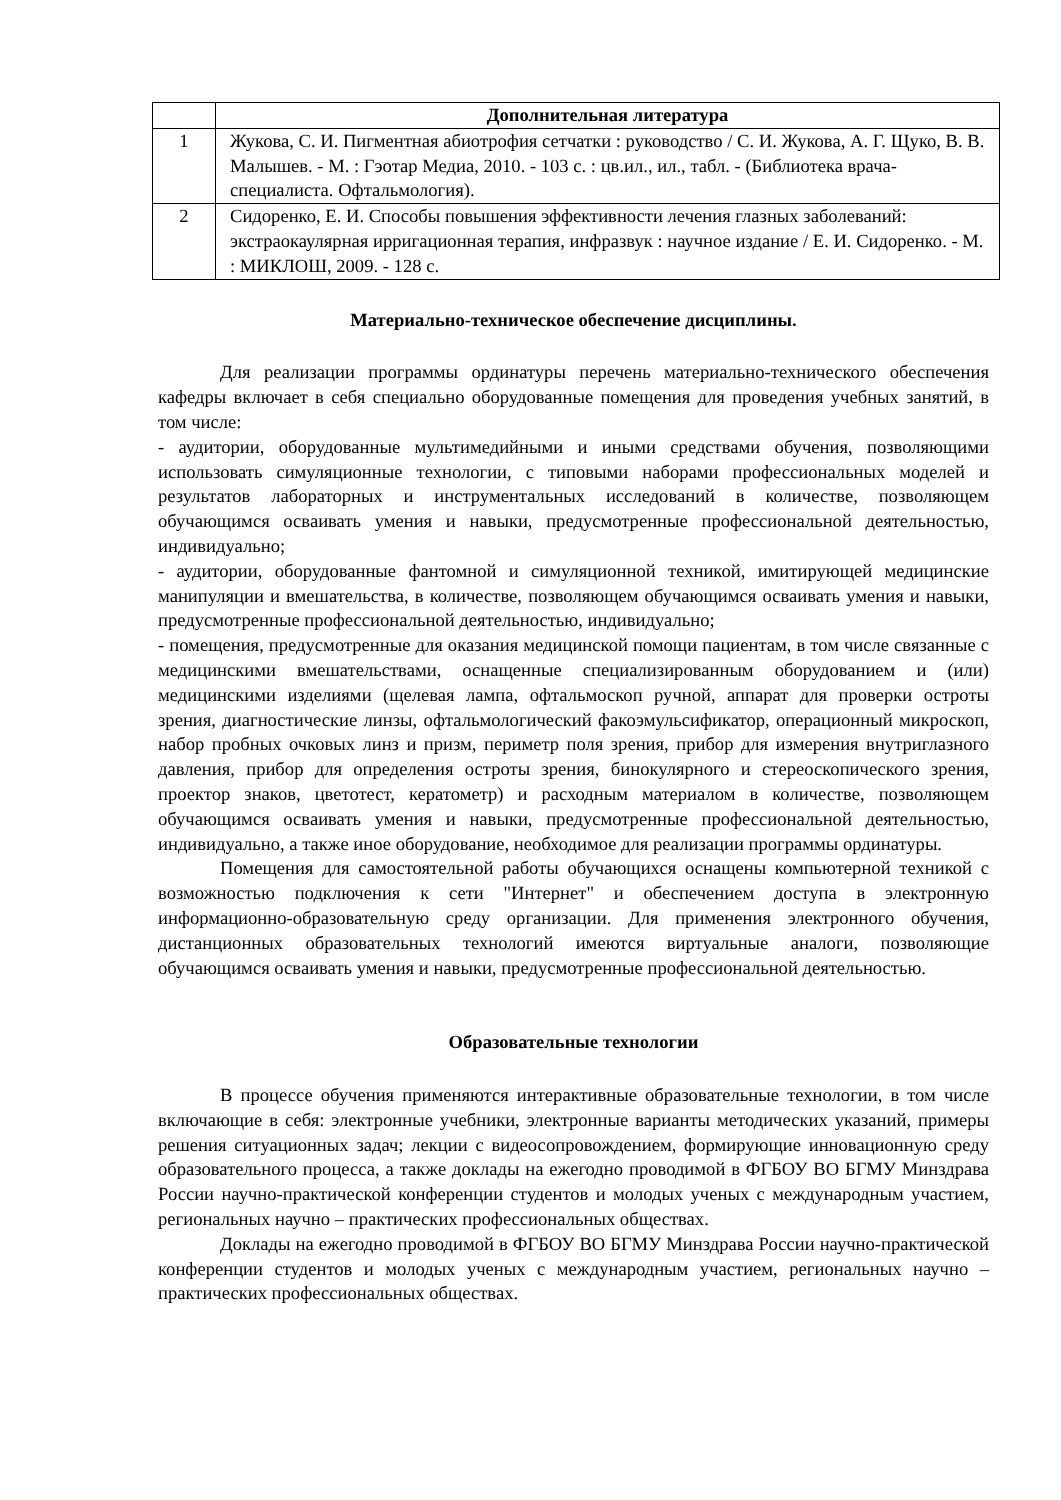| | Дополнительная литература |
| 1 | Жукова, С. И. Пигментная абиотрофия сетчатки : руководство / С. И. Жукова, А. Г. Щуко, В. В. Малышев. - М. : Гэотар Медиа, 2010. - 103 с. : цв.ил., ил., табл. - (Библиотека врача-специалиста. Офтальмология). |
| 2 | Сидоренко, Е. И. Способы повышения эффективности лечения глазных заболеваний: экстраокаулярная ирригационная терапия, инфразвук : научное издание / Е. И. Сидоренко. - М. : МИКЛОШ, 2009. - 128 с. |
Материально-техническое обеспечение дисциплины.
Для реализации программы ординатуры перечень материально-технического обеспечения кафедры включает в себя специально оборудованные помещения для проведения учебных занятий, в том числе:
- аудитории, оборудованные мультимедийными и иными средствами обучения, позволяющими использовать симуляционные технологии, с типовыми наборами профессиональных моделей и результатов лабораторных и инструментальных исследований в количестве, позволяющем обучающимся осваивать умения и навыки, предусмотренные профессиональной деятельностью, индивидуально;
- аудитории, оборудованные фантомной и симуляционной техникой, имитирующей медицинские манипуляции и вмешательства, в количестве, позволяющем обучающимся осваивать умения и навыки, предусмотренные профессиональной деятельностью, индивидуально;
- помещения, предусмотренные для оказания медицинской помощи пациентам, в том числе связанные с медицинскими вмешательствами, оснащенные специализированным оборудованием и (или) медицинскими изделиями (щелевая лампа, офтальмоскоп ручной, аппарат для проверки остроты зрения, диагностические линзы, офтальмологический факоэмульсификатор, операционный микроскоп, набор пробных очковых линз и призм, периметр поля зрения, прибор для измерения внутриглазного давления, прибор для определения остроты зрения, бинокулярного и стереоскопического зрения, проектор знаков, цветотест, кератометр) и расходным материалом в количестве, позволяющем обучающимся осваивать умения и навыки, предусмотренные профессиональной деятельностью, индивидуально, а также иное оборудование, необходимое для реализации программы ординатуры.
Помещения для самостоятельной работы обучающихся оснащены компьютерной техникой с возможностью подключения к сети "Интернет" и обеспечением доступа в электронную информационно-образовательную среду организации. Для применения электронного обучения, дистанционных образовательных технологий имеются виртуальные аналоги, позволяющие обучающимся осваивать умения и навыки, предусмотренные профессиональной деятельностью.
Образовательные технологии
В процессе обучения применяются интерактивные образовательные технологии, в том числе включающие в себя: электронные учебники, электронные варианты методических указаний, примеры решения ситуационных задач; лекции с видеосопровождением, формирующие инновационную среду образовательного процесса, а также доклады на ежегодно проводимой в ФГБОУ ВО БГМУ Минздрава России научно-практической конференции студентов и молодых ученых с международным участием, региональных научно – практических профессиональных обществах.
Доклады на ежегодно проводимой в ФГБОУ ВО БГМУ Минздрава России научно-практической конференции студентов и молодых ученых с международным участием, региональных научно – практических профессиональных обществах.